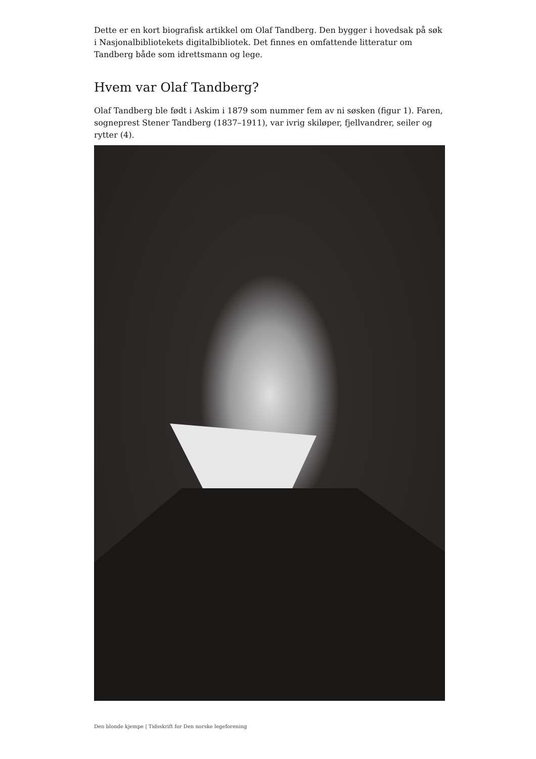Dette er en kort biografisk artikkel om Olaf Tandberg. Den bygger i hovedsak på søk i Nasjonalbibliotekets digitalbibliotek. Det finnes en omfattende litteratur om Tandberg både som idrettsmann og lege.
Hvem var Olaf Tandberg?
Olaf Tandberg ble født i Askim i 1879 som nummer fem av ni søsken (figur 1). Faren, sogneprest Stener Tandberg (1837–1911), var ivrig skiløper, fjellvandrer, seiler og rytter (4).
Den blonde kjempe | Tidsskrift for Den norske legeforening